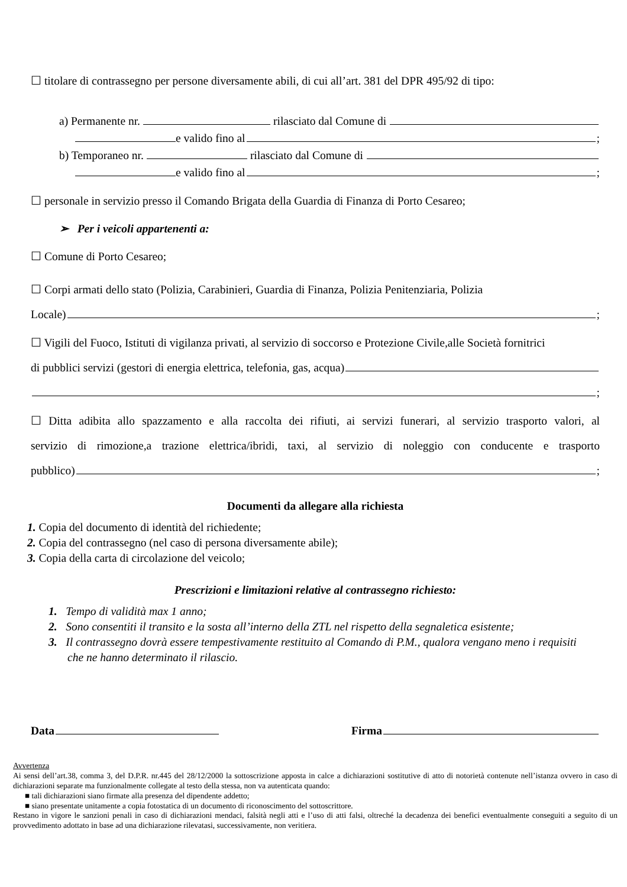☐ titolare di contrassegno per persone diversamente abili, di cui all’art. 381 del DPR 495/92 di tipo:
a) Permanente nr. rilasciato dal Comune di
e valido fino al ;
b) Temporaneo nr. rilasciato dal Comune di
e valido fino al ;
☐ personale in servizio presso il Comando Brigata della Guardia di Finanza di Porto Cesareo;
➢ Per i veicoli appartenenti a:
☐ Comune di Porto Cesareo;
☐ Corpi armati dello stato (Polizia, Carabinieri, Guardia di Finanza, Polizia Penitenziaria, Polizia
Locale) ;
☐ Vigili del Fuoco, Istituti di vigilanza privati, al servizio di soccorso e Protezione Civile,alle Società fornitrici
di pubblici servizi (gestori di energia elettrica, telefonia, gas, acqua)
;
☐ Ditta adibita allo spazzamento e alla raccolta dei rifiuti, ai servizi funerari, al servizio trasporto valori, al
servizio di rimozione,a trazione elettrica/ibridi, taxi, al servizio di noleggio con conducente e trasporto
pubblico) ;
Documenti da allegare alla richiesta
1. Copia del documento di identità del richiedente;
2. Copia del contrassegno (nel caso di persona diversamente abile);
3. Copia della carta di circolazione del veicolo;
Prescrizioni e limitazioni relative al contrassegno richiesto:
1. Tempo di validità max 1 anno;
2. Sono consentiti il transito e la sosta all’interno della ZTL nel rispetto della segnaletica esistente;
3. Il contrassegno dovrà essere tempestivamente restituito al Comando di P.M., qualora vengano meno i requisiti
che ne hanno determinato il rilascio.
Data Firma
Avvertenza
Ai sensi dell’art.38, comma 3, del D.P.R. nr.445 del 28/12/2000 la sottoscrizione apposta in calce a dichiarazioni sostitutive di atto di notorietà contenute nell’istanza ovvero in caso di dichiarazioni separate ma funzionalmente collegate al testo della stessa, non va autenticata quando:
■ tali dichiarazioni siano firmate alla presenza del dipendente addetto;
■ siano presentate unitamente a copia fotostatica di un documento di riconoscimento del sottoscrittore.
Restano in vigore le sanzioni penali in caso di dichiarazioni mendaci, falsità negli atti e l’uso di atti falsi, oltreché la decadenza dei benefici eventualmente conseguiti a seguito di un provvedimento adottato in base ad una dichiarazione rilevatasi, successivamente, non veritiera.